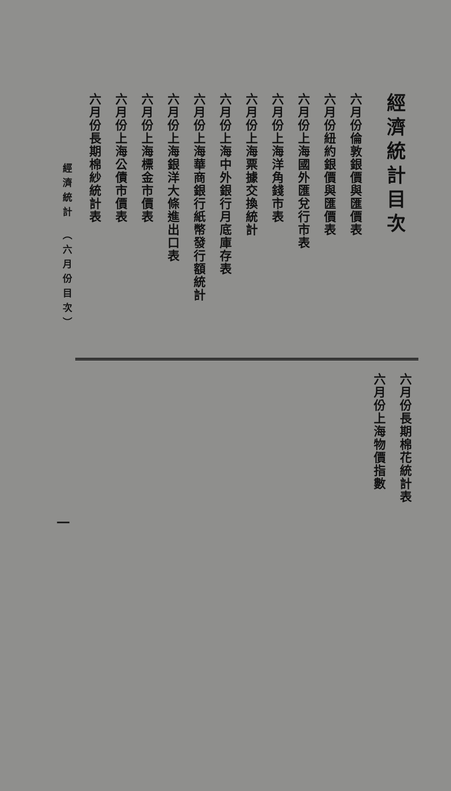經濟統計目次
六月份倫敦銀價與匯價表
六月份紐約銀價與匯價表
六月份上海國外匯兌行市表
六月份上海洋角錢市表
六月份上海票據交換統計
六月份上海中外銀行月底庫存表
六月份上海華商銀行紙幣發行額統計
六月份上海銀洋大條進出口表
六月份上海標金市價表
六月份上海公債市價表
六月份長期棉紗統計表
經濟統計 （六月份目次）
六月份長期棉花統計表
六月份上海物價指數
一